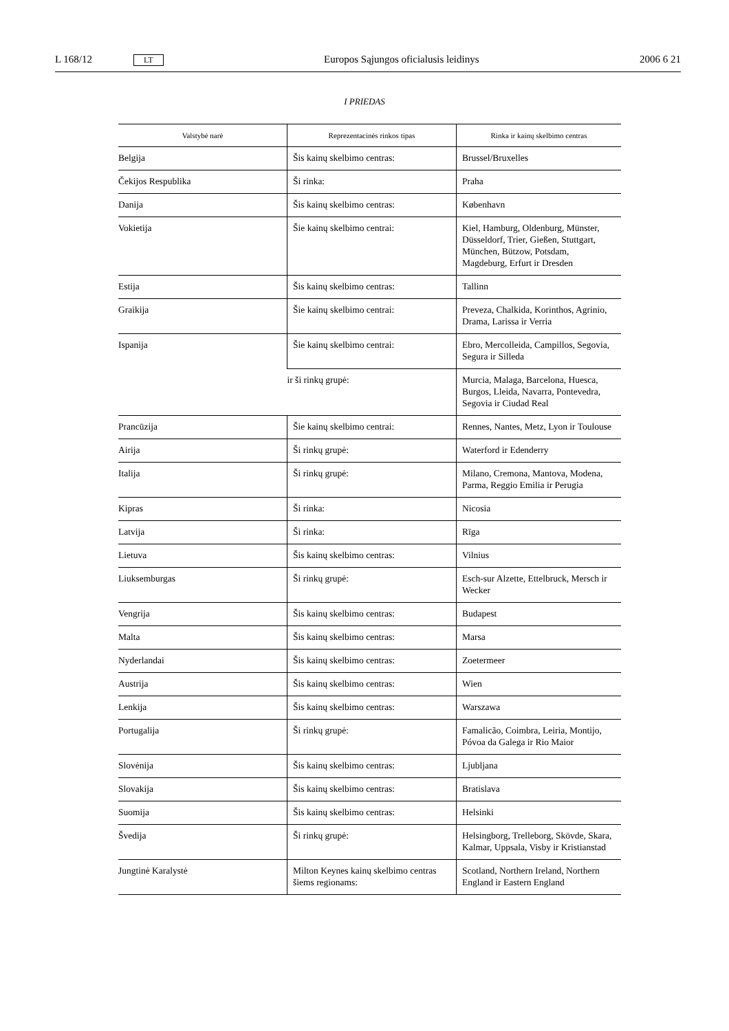L 168/12 LT Europos Sąjungos oficialusis leidinys 2006 6 21
I PRIEDAS
| Valstybė narė | Reprezentacinės rinkos tipas | Rinka ir kainų skelbimo centras |
| --- | --- | --- |
| Belgija | Šis kainų skelbimo centras: | Brussel/Bruxelles |
| Čekijos Respublika | Ši rinka: | Praha |
| Danija | Šis kainų skelbimo centras: | København |
| Vokietija | Šie kainų skelbimo centrai: | Kiel, Hamburg, Oldenburg, Münster, Düsseldorf, Trier, Gießen, Stuttgart, München, Bützow, Potsdam, Magdeburg, Erfurt ir Dresden |
| Estija | Šis kainų skelbimo centras: | Tallinn |
| Graikija | Šie kainų skelbimo centrai: | Preveza, Chalkida, Korinthos, Agrinio, Drama, Larissa ir Verria |
| Ispanija | Šie kainų skelbimo centrai: | Ebro, Mercolleida, Campillos, Segovia, Segura ir Silleda |
| | ir ši rinkų grupė: | Murcia, Malaga, Barcelona, Huesca, Burgos, Lleida, Navarra, Pontevedra, Segovia ir Ciudad Real |
| Prancūzija | Šie kainų skelbimo centrai: | Rennes, Nantes, Metz, Lyon ir Toulouse |
| Airija | Ši rinkų grupė: | Waterford ir Edenderry |
| Italija | Ši rinkų grupė: | Milano, Cremona, Mantova, Modena, Parma, Reggio Emilia ir Perugia |
| Kipras | Ši rinka: | Nicosia |
| Latvija | Ši rinka: | Rīga |
| Lietuva | Šis kainų skelbimo centras: | Vilnius |
| Liuksemburgas | Ši rinkų grupė: | Esch-sur Alzette, Ettelbruck, Mersch ir Wecker |
| Vengrija | Šis kainų skelbimo centras: | Budapest |
| Malta | Šis kainų skelbimo centras: | Marsa |
| Nyderlandai | Šis kainų skelbimo centras: | Zoetermeer |
| Austrija | Šis kainų skelbimo centras: | Wien |
| Lenkija | Šis kainų skelbimo centras: | Warszawa |
| Portugalija | Ši rinkų grupė: | Famalicão, Coimbra, Leiria, Montijo, Póvoa da Galega ir Rio Maior |
| Slovėnija | Šis kainų skelbimo centras: | Ljubljana |
| Slovakija | Šis kainų skelbimo centras: | Bratislava |
| Suomija | Šis kainų skelbimo centras: | Helsinki |
| Švedija | Ši rinkų grupė: | Helsingborg, Trelleborg, Skövde, Skara, Kalmar, Uppsala, Visby ir Kristianstad |
| Jungtinė Karalystė | Milton Keynes kainų skelbimo centras šiems regionams: | Scotland, Northern Ireland, Northern England ir Eastern England |